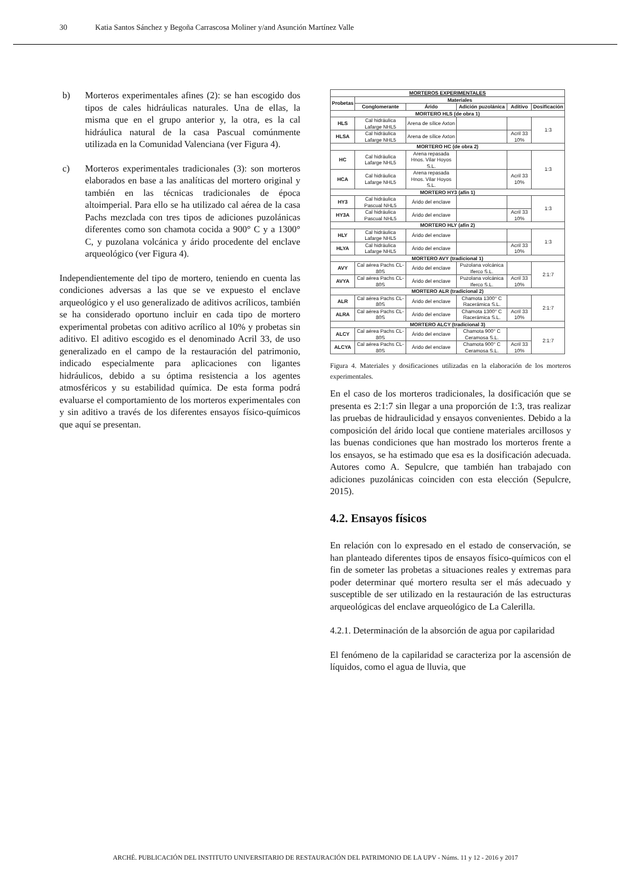30 Katia Santos Sánchez y Begoña Carrascosa Moliner y/and Asunción Martínez Valle
b) Morteros experimentales afines (2): se han escogido dos tipos de cales hidráulicas naturales. Una de ellas, la misma que en el grupo anterior y, la otra, es la cal hidráulica natural de la casa Pascual comúnmente utilizada en la Comunidad Valenciana (ver Figura 4).
c) Morteros experimentales tradicionales (3): son morteros elaborados en base a las analíticas del mortero original y también en las técnicas tradicionales de época altoimperial. Para ello se ha utilizado cal aérea de la casa Pachs mezclada con tres tipos de adiciones puzolánicas diferentes como son chamota cocida a 900° C y a 1300° C, y puzolana volcánica y árido procedente del enclave arqueológico (ver Figura 4).
Independientemente del tipo de mortero, teniendo en cuenta las condiciones adversas a las que se ve expuesto el enclave arqueológico y el uso generalizado de aditivos acrílicos, también se ha considerado oportuno incluir en cada tipo de mortero experimental probetas con aditivo acrílico al 10% y probetas sin aditivo. El aditivo escogido es el denominado Acril 33, de uso generalizado en el campo de la restauración del patrimonio, indicado especialmente para aplicaciones con ligantes hidráulicos, debido a su óptima resistencia a los agentes atmosféricos y su estabilidad química. De esta forma podrá evaluarse el comportamiento de los morteros experimentales con y sin aditivo a través de los diferentes ensayos físico-químicos que aquí se presentan.
| MORTEROS EXPERIMENTALES | | | | | |
| --- | --- | --- | --- | --- | --- |
| Probetas | Materiales | | | | |
| | Conglomerante | Árido | Adición puzolánica | Aditivo | Dosificación |
| MORTERO HLS (de obra 1) | | | | | |
| HLS | Cal hidráulica Lafarge NHL5 | Arena de sílice Axton | | | 1:3 |
| HLSA | Cal hidráulica Lafarge NHL5 | Arena de sílice Axton | | Acril 33 10% | |
| MORTERO HC (de obra 2) | | | | | |
| HC | Cal hidráulica Lafarge NHL5 | Arena repasada Hnos. Vilar Hoyos S.L. | | | 1:3 |
| HCA | Cal hidráulica Lafarge NHL5 | Arena repasada Hnos. Vilar Hoyos S.L. | | Acril 33 10% | |
| MORTERO HY3 (afín 1) | | | | | |
| HY3 | Cal hidráulica Pascual NHL5 | Árido del enclave | | | 1:3 |
| HY3A | Cal hidráulica Pascual NHL5 | Árido del enclave | | Acril 33 10% | |
| MORTERO HLY (afín 2) | | | | | |
| HLY | Cal hidráulica Lafarge NHL5 | Árido del enclave | | | 1:3 |
| HLYA | Cal hidráulica Lafarge NHL5 | Árido del enclave | | Acril 33 10% | |
| MORTERO AVY (tradicional 1) | | | | | |
| AVY | Cal aérea Pachs CL-80S | Árido del enclave | Puzolana volcánica Iferco S.L. | | 2:1:7 |
| AVYA | Cal aérea Pachs CL-80S | Árido del enclave | Puzolana volcánica Iferco S.L. | Acril 33 10% | |
| MORTERO ALR (tradicional 2) | | | | | |
| ALR | Cal aérea Pachs CL-80S | Árido del enclave | Chamota 1300° C Racerámica S.L. | | 2:1:7 |
| ALRA | Cal aérea Pachs CL-80S | Árido del enclave | Chamota 1300° C Racerámica S.L. | Acril 33 10% | |
| MORTERO ALCY (tradicional 3) | | | | | |
| ALCY | Cal aérea Pachs CL-80S | Árido del enclave | Chamota 900° C Ceramosa S.L. | | 2:1:7 |
| ALCYA | Cal aérea Pachs CL-80S | Árido del enclave | Chamota 900° C Ceramosa S.L. | Acril 33 10% | |
Figura 4. Materiales y dosificaciones utilizadas en la elaboración de los morteros experimentales.
En el caso de los morteros tradicionales, la dosificación que se presenta es 2:1:7 sin llegar a una proporción de 1:3, tras realizar las pruebas de hidraulicidad y ensayos convenientes. Debido a la composición del árido local que contiene materiales arcillosos y las buenas condiciones que han mostrado los morteros frente a los ensayos, se ha estimado que esa es la dosificación adecuada. Autores como A. Sepulcre, que también han trabajado con adiciones puzolánicas coinciden con esta elección (Sepulcre, 2015).
4.2. Ensayos físicos
En relación con lo expresado en el estado de conservación, se han planteado diferentes tipos de ensayos físico-químicos con el fin de someter las probetas a situaciones reales y extremas para poder determinar qué mortero resulta ser el más adecuado y susceptible de ser utilizado en la restauración de las estructuras arqueológicas del enclave arqueológico de La Calerilla.
4.2.1. Determinación de la absorción de agua por capilaridad
El fenómeno de la capilaridad se caracteriza por la ascensión de líquidos, como el agua de lluvia, que
ARCHÉ. PUBLICACIÓN DEL INSTITUTO UNIVERSITARIO DE RESTAURACIÓN DEL PATRIMONIO DE LA UPV - Núms. 11 y 12 - 2016 y 2017